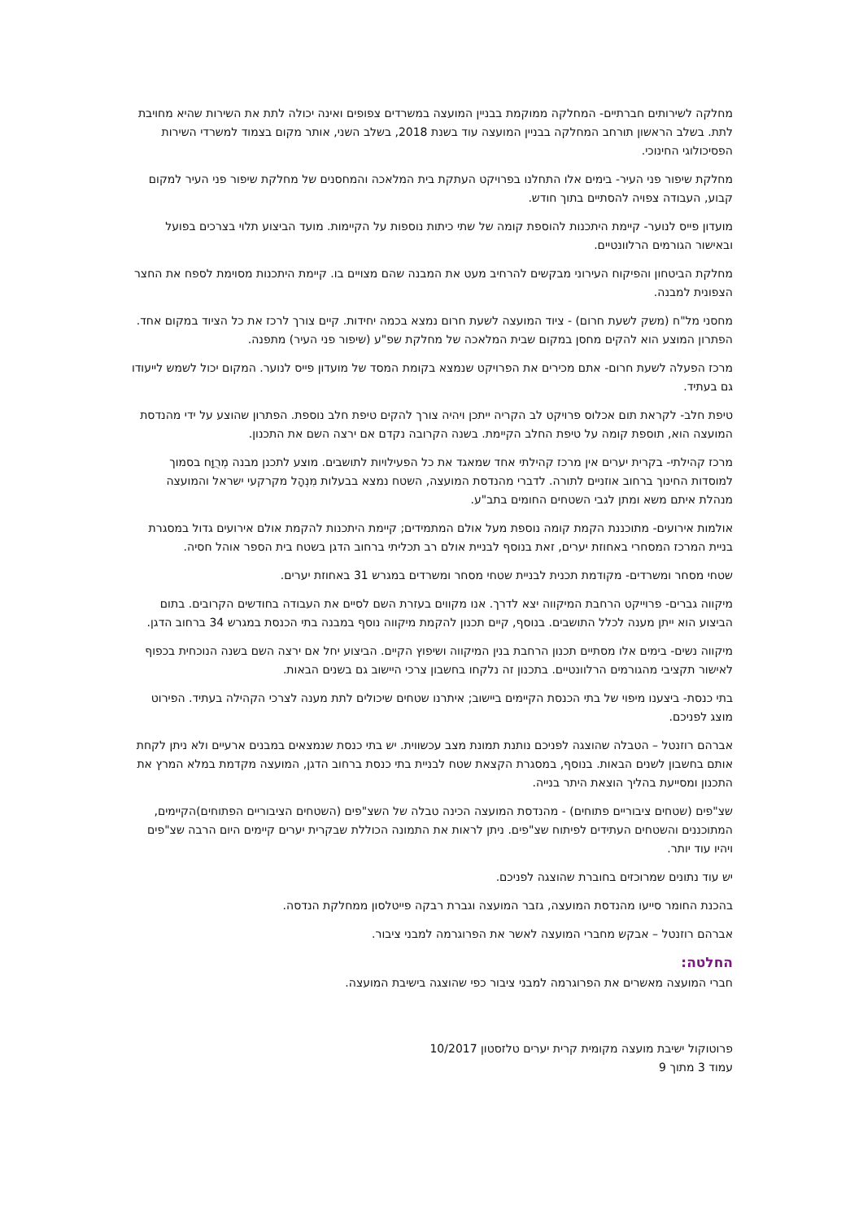מחלקה לשירותים חברתיים- המחלקה ממוקמת בבניין המועצה במשרדים צפופים ואינה יכולה לתת את השירות שהיא מחויבת לתת. בשלב הראשון תורחב המחלקה בבניין המועצה עוד בשנת 2018, בשלב השני, אותר מקום בצמוד למשרדי השירות הפסיכולוגי החינוכי.
מחלקת שיפור פני העיר- בימים אלו התחלנו בפרויקט העתקת בית המלאכה והמחסנים של מחלקת שיפור פני העיר למקום קבוע, העבודה צפויה להסתיים בתוך חודש.
מועדון פייס לנוער- קיימת היתכנות להוספת קומה של שתי כיתות נוספות על הקיימות. מועד הביצוע תלוי בצרכים בפועל ובאישור הגורמים הרלוונטיים.
מחלקת הביטחון והפיקוח העירוני מבקשים להרחיב מעט את המבנה שהם מצויים בו. קיימת היתכנות מסוימת לספח את החצר הצפונית למבנה.
מחסני מל"ח (משק לשעת חרום) - ציוד המועצה לשעת חרום נמצא בכמה יחידות. קיים צורך לרכז את כל הציוד במקום אחד. הפתרון המוצע הוא להקים מחסן במקום שבית המלאכה של מחלקת שפ"ע (שיפור פני העיר) מתפנה.
מרכז הפעלה לשעת חרום- אתם מכירים את הפרויקט שנמצא בקומת המסד של מועדון פייס לנוער. המקום יכול לשמש לייעודו גם בעתיד.
טיפת חלב- לקראת תום אכלוס פרויקט לב הקריה ייתכן ויהיה צורך להקים טיפת חלב נוספת. הפתרון שהוצע על ידי מהנדסת המועצה הוא, תוספת קומה על טיפת החלב הקיימת. בשנה הקרובה נקדם אם ירצה השם את התכנון.
מרכז קהילתי- בקרית יערים אין מרכז קהילתי אחד שמאגד את כל הפעילויות לתושבים. מוצע לתכנן מבנה מְרֻוָּח בסמוך למוסדות החינוך ברחוב אוזניים לתורה. לדברי מהנדסת המועצה, השטח נמצא בבעלות מִנְהָל מקרקעי ישראל והמועצה מנהלת איתם משא ומתן לגבי השטחים החומים בתב"ע.
אולמות אירועים- מתוכננת הקמת קומה נוספת מעל אולם המתמידים; קיימת היתכנות להקמת אולם אירועים גדול במסגרת בניית המרכז המסחרי באחוזת יערים, זאת בנוסף לבניית אולם רב תכליתי ברחוב הדגן בשטח בית הספר אוהל חסיה.
שטחי מסחר ומשרדים- מקודמת תכנית לבניית שטחי מסחר ומשרדים במגרש 31 באחוזת יערים.
מיקווה גברים- פרוייקט הרחבת המיקווה יצא לדרך. אנו מקווים בעזרת השם לסיים את העבודה בחודשים הקרובים. בתום הביצוע הוא ייתן מענה לכלל התושבים. בנוסף, קיים תכנון להקמת מיקווה נוסף במבנה בתי הכנסת במגרש 34 ברחוב הדגן.
מיקווה נשים- בימים אלו מסתיים תכנון הרחבת בנין המיקווה ושיפוץ הקיים. הביצוע יחל אם ירצה השם בשנה הנוכחית בכפוף לאישור תקציבי מהגורמים הרלוונטיים. בתכנון זה נלקחו בחשבון צרכי היישוב גם בשנים הבאות.
בתי כנסת- ביצענו מיפוי של בתי הכנסת הקיימים ביישוב; איתרנו שטחים שיכולים לתת מענה לצרכי הקהילה בעתיד. הפירוט מוצג לפניכם.
אברהם רוזנטל – הטבלה שהוצגה לפניכם נותנת תמונת מצב עכשווית. יש בתי כנסת שנמצאים במבנים ארעיים ולא ניתן לקחת אותם בחשבון לשנים הבאות. בנוסף, במסגרת הקצאת שטח לבניית בתי כנסת ברחוב הדגן, המועצה מקדמת במלא המרץ את התכנון ומסייעת בהליך הוצאת היתר בנייה.
שצ"פים (שטחים ציבוריים פתוחים) - מהנדסת המועצה הכינה טבלה של השצ"פים (השטחים הציבוריים הפתוחים)הקיימים, המתוכננים והשטחים העתידים לפיתוח שצ"פים. ניתן לראות את התמונה הכוללת שבקרית יערים קיימים היום הרבה שצ"פים ויהיו עוד יותר.
יש עוד נתונים שמרוכזים בחוברת שהוצגה לפניכם.
בהכנת החומר סייעו מהנדסת המועצה, גזבר המועצה וגברת רבקה פייטלסון ממחלקת הנדסה.
אברהם רוזנטל – אבקש מחברי המועצה לאשר את הפרוגרמה למבני ציבור.
החלטה:
חברי המועצה מאשרים את הפרוגרמה למבני ציבור כפי שהוצגה בישיבת המועצה.
פרוטוקול ישיבת מועצה מקומית קרית יערים טלזסטון 10/2017
עמוד 3 מתוך 9